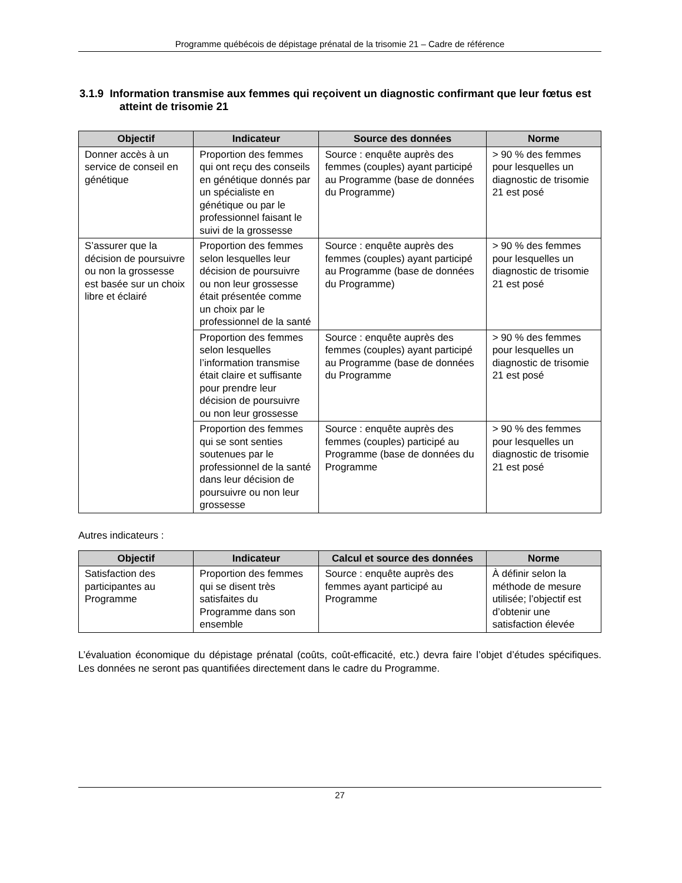Programme québécois de dépistage prénatal de la trisomie 21 – Cadre de référence
3.1.9 Information transmise aux femmes qui reçoivent un diagnostic confirmant que leur fœtus est atteint de trisomie 21
| Objectif | Indicateur | Source des données | Norme |
| --- | --- | --- | --- |
| Donner accès à un service de conseil en génétique | Proportion des femmes qui ont reçu des conseils en génétique donnés par un spécialiste en génétique ou par le professionnel faisant le suivi de la grossesse | Source : enquête auprès des femmes (couples) ayant participé au Programme (base de données du Programme) | > 90 % des femmes pour lesquelles un diagnostic de trisomie 21 est posé |
| S’assurer que la décision de poursuivre ou non la grossesse est basée sur un choix libre et éclairé | Proportion des femmes selon lesquelles leur décision de poursuivre ou non leur grossesse était présentée comme un choix par le professionnel de la santé | Source : enquête auprès des femmes (couples) ayant participé au Programme (base de données du Programme) | > 90 % des femmes pour lesquelles un diagnostic de trisomie 21 est posé |
| | Proportion des femmes selon lesquelles l’information transmise était claire et suffisante pour prendre leur décision de poursuivre ou non leur grossesse | Source : enquête auprès des femmes (couples) ayant participé au Programme (base de données du Programme | > 90 % des femmes pour lesquelles un diagnostic de trisomie 21 est posé |
| | Proportion des femmes qui se sont senties soutenues par le professionnel de la santé dans leur décision de poursuivre ou non leur grossesse | Source : enquête auprès des femmes (couples) participé au Programme (base de données du Programme | > 90 % des femmes pour lesquelles un diagnostic de trisomie 21 est posé |
Autres indicateurs :
| Objectif | Indicateur | Calcul et source des données | Norme |
| --- | --- | --- | --- |
| Satisfaction des participantes au Programme | Proportion des femmes qui se disent très satisfaites du Programme dans son ensemble | Source : enquête auprès des femmes ayant participé au Programme | À définir selon la méthode de mesure utilisée; l’objectif est d’obtenir une satisfaction élevée |
L’évaluation économique du dépistage prénatal (coûts, coût-efficacité, etc.) devra faire l’objet d’études spécifiques. Les données ne seront pas quantifiées directement dans le cadre du Programme.
27